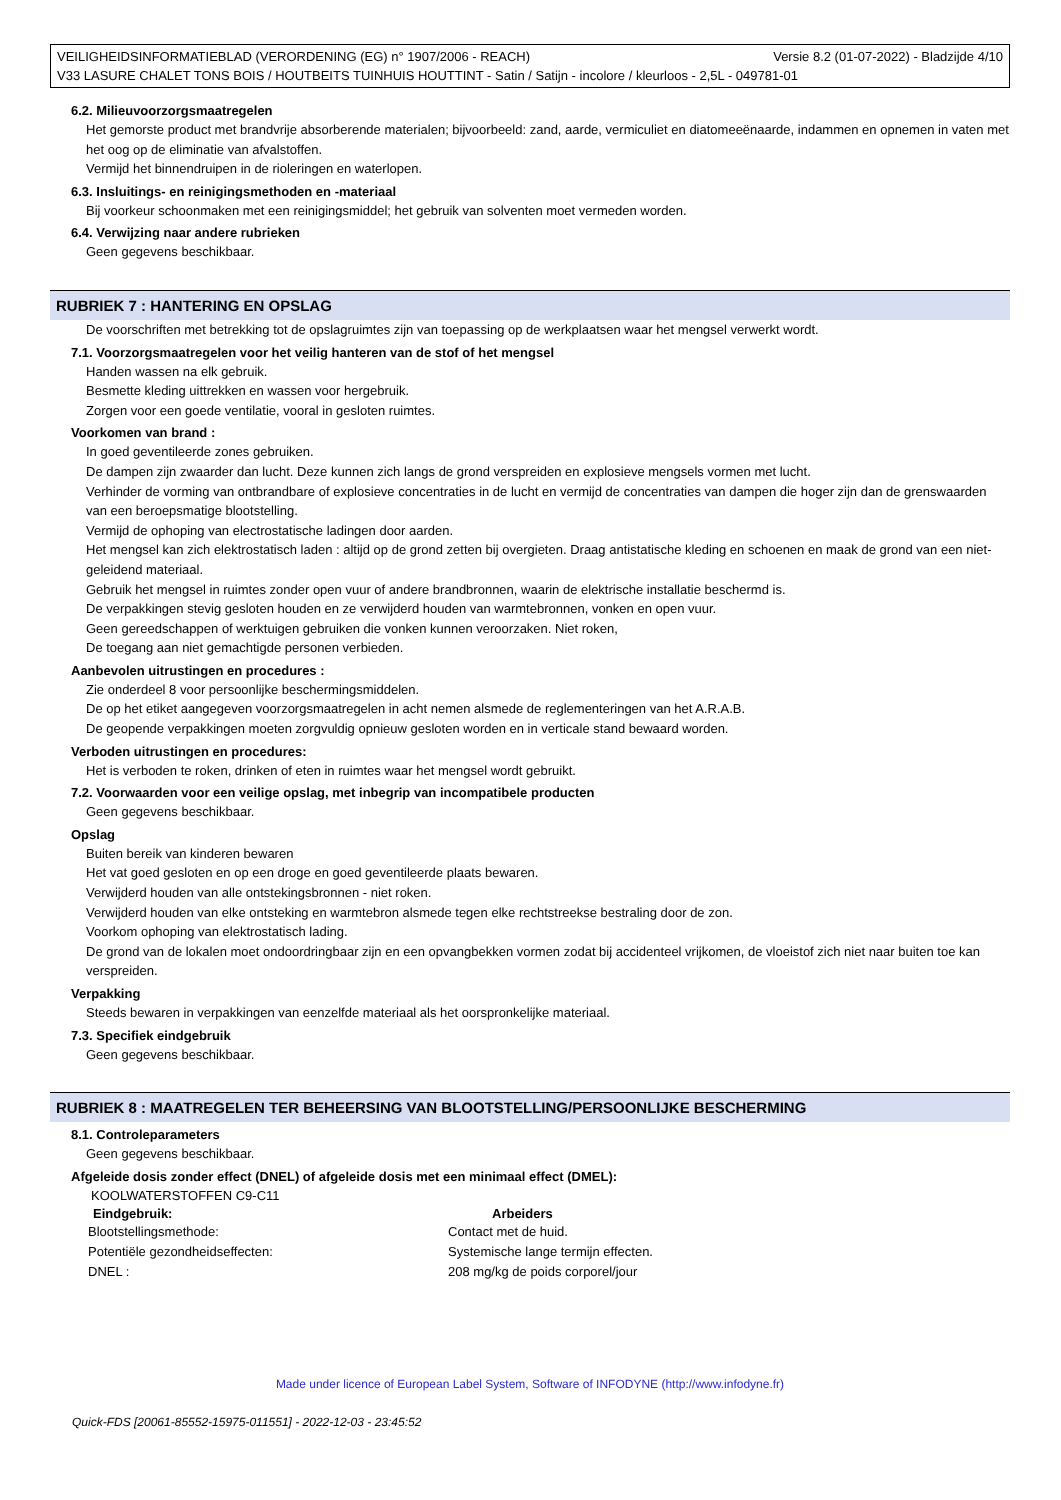Versie 8.2 (01-07-2022) - Bladzijde 4/10 VEILIGHEIDSINFORMATIEBLAD (VERORDENING (EG) n° 1907/2006 - REACH)
V33 LASURE CHALET TONS BOIS / HOUTBEITS TUINHUIS HOUTTINT - Satin / Satijn - incolore / kleurloos - 2,5L - 049781-01
6.2. Milieuvoorzorgsmaatregelen
Het gemorste product met brandvrije absorberende materialen; bijvoorbeeld: zand, aarde, vermiculiet en diatomeeënaarde, indammen en opnemen in vaten met het oog op de eliminatie van afvalstoffen.
Vermijd het binnendruipen in de rioleringen en waterlopen.
6.3. Insluitings- en reinigingsmethoden en -materiaal
Bij voorkeur schoonmaken met een reinigingsmiddel; het gebruik van solventen moet vermeden worden.
6.4. Verwijzing naar andere rubrieken
Geen gegevens beschikbaar.
RUBRIEK 7 : HANTERING EN OPSLAG
De voorschriften met betrekking tot de opslagruimtes zijn van toepassing op de werkplaatsen waar het mengsel verwerkt wordt.
7.1. Voorzorgsmaatregelen voor het veilig hanteren van de stof of het mengsel
Handen wassen na elk gebruik.
Besmette kleding uittrekken en wassen voor hergebruik.
Zorgen voor een goede ventilatie, vooral in gesloten ruimtes.
Voorkomen van brand :
In goed geventileerde zones gebruiken.
De dampen zijn zwaarder dan lucht. Deze kunnen zich langs de grond verspreiden en explosieve mengsels vormen met lucht.
Verhinder de vorming van ontbrandbare of explosieve concentraties in de lucht en vermijd de concentraties van dampen die hoger zijn dan de grenswaarden van een beroepsmatige blootstelling.
Vermijd de ophoping van electrostatische ladingen door aarden.
Het mengsel kan zich elektrostatisch laden : altijd op de grond zetten bij overgieten. Draag antistatische kleding en schoenen en maak de grond van een niet-geleidend materiaal.
Gebruik het mengsel in ruimtes zonder open vuur of andere brandbronnen, waarin de elektrische installatie beschermd is.
De verpakkingen stevig gesloten houden en ze verwijderd houden van warmtebronnen, vonken en open vuur.
Geen gereedschappen of werktuigen gebruiken die vonken kunnen veroorzaken. Niet roken,
De toegang aan niet gemachtigde personen verbieden.
Aanbevolen uitrustingen en procedures :
Zie onderdeel 8 voor persoonlijke beschermingsmiddelen.
De op het etiket aangegeven voorzorgsmaatregelen in acht nemen alsmede de reglementeringen van het A.R.A.B.
De geopende verpakkingen moeten zorgvuldig opnieuw gesloten worden en in verticale stand bewaard worden.
Verboden uitrustingen en procedures:
Het is verboden te roken, drinken of eten in ruimtes waar het mengsel wordt gebruikt.
7.2. Voorwaarden voor een veilige opslag, met inbegrip van incompatibele producten
Geen gegevens beschikbaar.
Opslag
Buiten bereik van kinderen bewaren
Het vat goed gesloten en op een droge en goed geventileerde plaats bewaren.
Verwijderd houden van alle ontstekingsbronnen - niet roken.
Verwijderd houden van elke ontsteking en warmtebron alsmede tegen elke rechtstreekse bestraling door de zon.
Voorkom ophoping van elektrostatisch lading.
De grond van de lokalen moet ondoordringbaar zijn en een opvangbekken vormen zodat bij accidenteel vrijkomen, de vloeistof zich niet naar buiten toe kan verspreiden.
Verpakking
Steeds bewaren in verpakkingen van eenzelfde materiaal als het oorspronkelijke materiaal.
7.3. Specifiek eindgebruik
Geen gegevens beschikbaar.
RUBRIEK 8 : MAATREGELEN TER BEHEERSING VAN BLOOTSTELLING/PERSOONLIJKE BESCHERMING
8.1. Controleparameters
Geen gegevens beschikbaar.
Afgeleide dosis zonder effect (DNEL) of afgeleide dosis met een minimaal effect (DMEL):
KOOLWATERSTOFFEN C9-C11
| Eindgebruik: | Arbeiders |
| --- | --- |
| Blootstellingsmethode: | Contact met de huid. |
| Potentiële gezondheidseffecten: | Systemische lange termijn effecten. |
| DNEL : | 208 mg/kg de poids corporel/jour |
Made under licence of European Label System, Software of INFODYNE (http://www.infodyne.fr)
Quick-FDS [20061-85552-15975-011551] - 2022-12-03 - 23:45:52